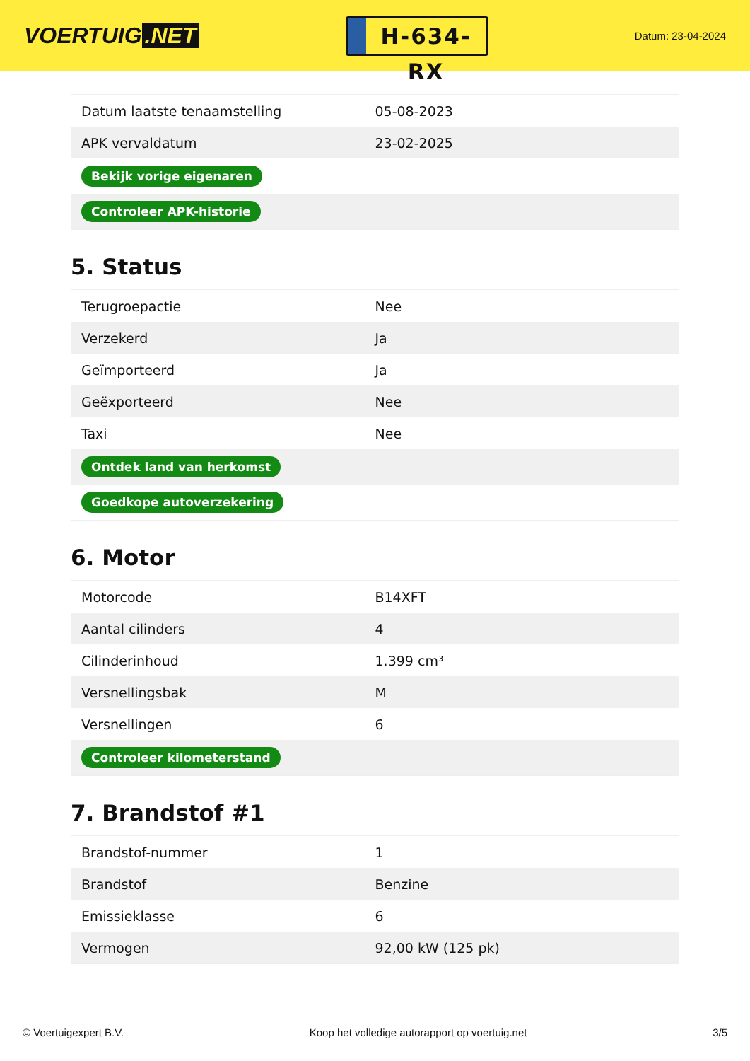VOERTUIG.NET
H-634-RX
Datum: 23-04-2024
| Datum laatste tenaamstelling | 05-08-2023 |
| APK vervaldatum | 23-02-2025 |
| Bekijk vorige eigenaren | |
| Controleer APK-historie | |
5. Status
| Terugroepactie | Nee |
| Verzekerd | Ja |
| Geïmporteerd | Ja |
| Geëxporteerd | Nee |
| Taxi | Nee |
| Ontdek land van herkomst | |
| Goedkope autoverzekering | |
6. Motor
| Motorcode | B14XFT |
| Aantal cilinders | 4 |
| Cilinderinhoud | 1.399 cm³ |
| Versnellingsbak | M |
| Versnellingen | 6 |
| Controleer kilometerstand | |
7. Brandstof #1
| Brandstof-nummer | 1 |
| Brandstof | Benzine |
| Emissieklasse | 6 |
| Vermogen | 92,00 kW (125 pk) |
© Voertuigexpert B.V. Koop het volledige autorapport op voertuig.net 3/5